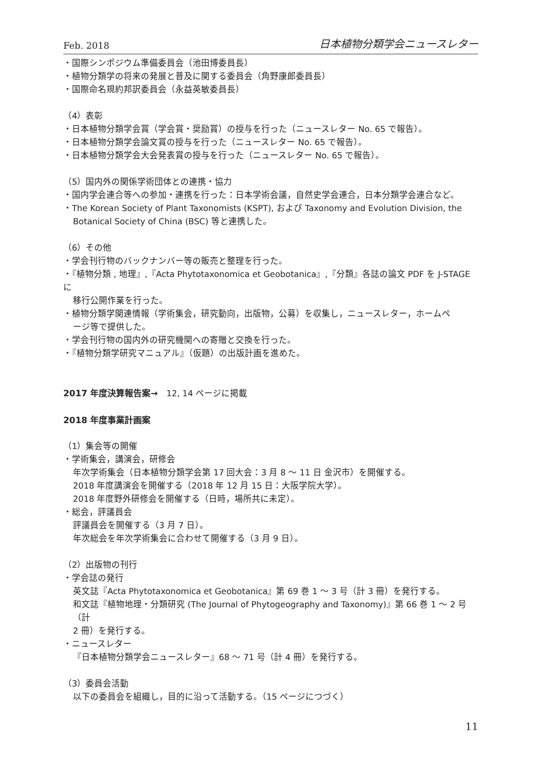Feb. 2018 日本植物分類学会ニュースレター
・国際シンポジウム準備委員会（池田博委員長）
・植物分類学の将来の発展と普及に関する委員会（角野康郎委員長）
・国際命名規約邦訳委員会（永益英敏委員長）
（4）表彰
・日本植物分類学会賞（学会賞・奨励賞）の授与を行った（ニュースレター No. 65 で報告）。
・日本植物分類学会論文賞の授与を行った（ニュースレター No. 65 で報告）。
・日本植物分類学会大会発表賞の授与を行った（ニュースレター No. 65 で報告）。
（5）国内外の関係学術団体との連携・協力
・国内学会連合等への参加・連携を行った：日本学術会議，自然史学会連合，日本分類学会連合など。
・The Korean Society of Plant Taxonomists (KSPT), および Taxonomy and Evolution Division, the
Botanical Society of China (BSC) 等と連携した。
（6）その他
・学会刊行物のバックナンバー等の販売と整理を行った。
・『植物分類 , 地理』,『Acta Phytotaxonomica et Geobotanica』,『分類』各誌の論文 PDF を J-STAGE に
移行公開作業を行った。
・植物分類学関連情報（学術集会，研究動向，出版物，公募）を収集し，ニュースレター，ホームペ
ージ等で提供した。
・学会刊行物の国内外の研究機関への寄贈と交換を行った。
・『植物分類学研究マニュアル』（仮題）の出版計画を進めた。
2017 年度決算報告案→　12, 14 ページに掲載
2018 年度事業計画案
（1）集会等の開催
・学術集会，講演会，研修会
年次学術集会（日本植物分類学会第 17 回大会：3 月 8 〜 11 日 金沢市）を開催する。
2018 年度講演会を開催する（2018 年 12 月 15 日：大阪学院大学）。
2018 年度野外研修会を開催する（日時，場所共に未定）。
・総会，評議員会
評議員会を開催する（3 月 7 日）。
年次総会を年次学術集会に合わせて開催する（3 月 9 日）。
（2）出版物の刊行
・学会誌の発行
英文誌『Acta Phytotaxonomica et Geobotanica』第 69 巻 1 〜 3 号（計 3 冊）を発行する。
和文誌『植物地理・分類研究 (The Journal of Phytogeography and Taxonomy)』第 66 巻 1 〜 2 号（計
2 冊）を発行する。
・ニュースレター
『日本植物分類学会ニュースレター』68 〜 71 号（計 4 冊）を発行する。
（3）委員会活動
以下の委員会を組織し，目的に沿って活動する。（15 ページにつづく）
11